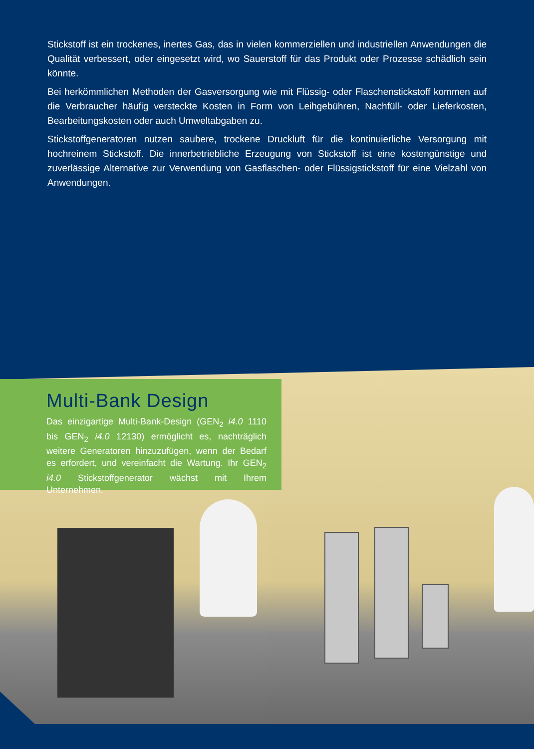Stickstoff ist ein trockenes, inertes Gas, das in vielen kommerziellen und industriellen Anwendungen die Qualität verbessert, oder eingesetzt wird, wo Sauerstoff für das Produkt oder Prozesse schädlich sein könnte.
Bei herkömmlichen Methoden der Gasversorgung wie mit Flüssig- oder Flaschenstickstoff kommen auf die Verbraucher häufig versteckte Kosten in Form von Leihgebühren, Nachfüll- oder Lieferkosten, Bearbeitungskosten oder auch Umweltabgaben zu.
Stickstoffgeneratoren nutzen saubere, trockene Druckluft für die kontinuierliche Versorgung mit hochreinem Stickstoff. Die innerbetriebliche Erzeugung von Stickstoff ist eine kostengünstige und zuverlässige Alternative zur Verwendung von Gasflaschen- oder Flüssigstickstoff für eine Vielzahl von Anwendungen.
Multi-Bank Design
Das einzigartige Multi-Bank-Design (GEN<sub>2</sub> i4.0 1110 bis GEN<sub>2</sub> i4.0 12130) ermöglicht es, nachträglich weitere Generatoren hinzuzufügen, wenn der Bedarf es erfordert, und vereinfacht die Wartung. Ihr GEN<sub>2</sub> i4.0 Stickstoffgenerator wächst mit Ihrem Unternehmen.